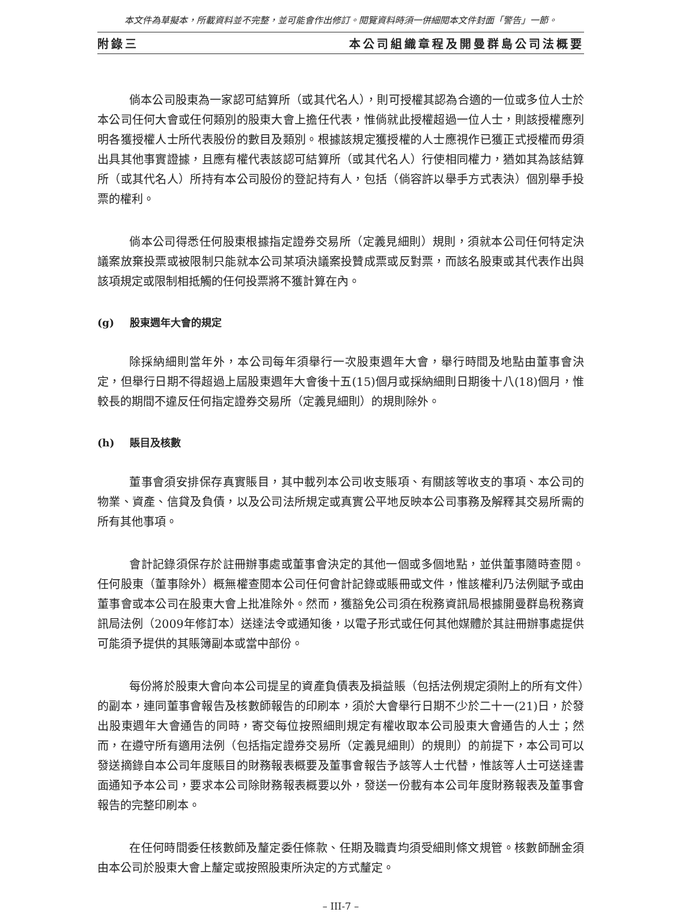本文件為草擬本，所載資料並不完整，並可能會作出修訂。閱覽資料時須一併細閱本文件封面「警告」一節。
附錄三 本公司組織章程及開曼群島公司法概要
倘本公司股東為一家認可結算所（或其代名人），則可授權其認為合適的一位或多位人士於本公司任何大會或任何類別的股東大會上擔任代表，惟倘就此授權超過一位人士，則該授權應列明各獲授權人士所代表股份的數目及類別。根據該規定獲授權的人士應視作已獲正式授權而毋須出具其他事實證據，且應有權代表該認可結算所（或其代名人）行使相同權力，猶如其為該結算所（或其代名人）所持有本公司股份的登記持有人，包括（倘容許以舉手方式表決）個別舉手投票的權利。
倘本公司得悉任何股東根據指定證券交易所（定義見細則）規則，須就本公司任何特定決議案放棄投票或被限制只能就本公司某項決議案投贊成票或反對票，而該名股東或其代表作出與該項規定或限制相抵觸的任何投票將不獲計算在內。
(g) 股東週年大會的規定
除採納細則當年外，本公司每年須舉行一次股東週年大會，舉行時間及地點由董事會決定，但舉行日期不得超過上屆股東週年大會後十五(15)個月或採納細則日期後十八(18)個月，惟較長的期間不違反任何指定證券交易所（定義見細則）的規則除外。
(h) 賬目及核數
董事會須安排保存真實賬目，其中載列本公司收支賬項、有關該等收支的事項、本公司的物業、資產、信貸及負債，以及公司法所規定或真實公平地反映本公司事務及解釋其交易所需的所有其他事項。
會計記錄須保存於註冊辦事處或董事會決定的其他一個或多個地點，並供董事隨時查閱。任何股東（董事除外）概無權查閱本公司任何會計記錄或賬冊或文件，惟該權利乃法例賦予或由董事會或本公司在股東大會上批准除外。然而，獲豁免公司須在稅務資訊局根據開曼群島稅務資訊局法例（2009年修訂本）送達法令或通知後，以電子形式或任何其他媒體於其註冊辦事處提供可能須予提供的其賬簿副本或當中部份。
每份將於股東大會向本公司提呈的資產負債表及損益賬（包括法例規定須附上的所有文件）的副本，連同董事會報告及核數師報告的印刷本，須於大會舉行日期不少於二十一(21)日，於發出股東週年大會通告的同時，寄交每位按照細則規定有權收取本公司股東大會通告的人士；然而，在遵守所有適用法例（包括指定證券交易所（定義見細則）的規則）的前提下，本公司可以發送摘錄自本公司年度賬目的財務報表概要及董事會報告予該等人士代替，惟該等人士可送達書面通知予本公司，要求本公司除財務報表概要以外，發送一份載有本公司年度財務報表及董事會報告的完整印刷本。
在任何時間委任核數師及釐定委任條款、任期及職責均須受細則條文規管。核數師酬金須由本公司於股東大會上釐定或按照股東所決定的方式釐定。
– III-7 –